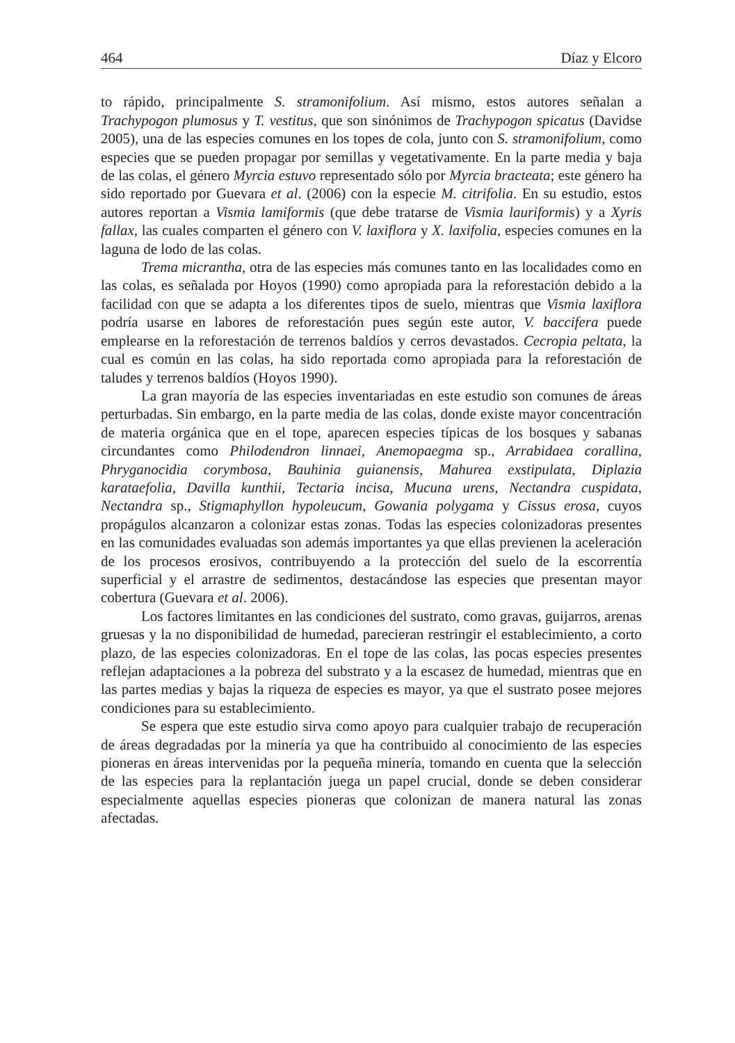464 Díaz y Elcoro
to rápido, principalmente S. stramonifolium. Así mismo, estos autores señalan a Trachypogon plumosus y T. vestitus, que son sinónimos de Trachypogon spicatus (Davidse 2005), una de las especies comunes en los topes de cola, junto con S. stramonifolium, como especies que se pueden propagar por semillas y vegetativamente. En la parte media y baja de las colas, el género Myrcia estuvo representado sólo por Myrcia bracteata; este género ha sido reportado por Guevara et al. (2006) con la especie M. citrifolia. En su estudio, estos autores reportan a Vismia lamiformis (que debe tratarse de Vismia lauriformis) y a Xyris fallax, las cuales comparten el género con V. laxiflora y X. laxifolia, especies comunes en la laguna de lodo de las colas.
Trema micrantha, otra de las especies más comunes tanto en las localidades como en las colas, es señalada por Hoyos (1990) como apropiada para la reforestación debido a la facilidad con que se adapta a los diferentes tipos de suelo, mientras que Vismia laxiflora podría usarse en labores de reforestación pues según este autor, V. baccifera puede emplearse en la reforestación de terrenos baldíos y cerros devastados. Cecropia peltata, la cual es común en las colas, ha sido reportada como apropiada para la reforestación de taludes y terrenos baldíos (Hoyos 1990).
La gran mayoría de las especies inventariadas en este estudio son comunes de áreas perturbadas. Sin embargo, en la parte media de las colas, donde existe mayor concentración de materia orgánica que en el tope, aparecen especies típicas de los bosques y sabanas circundantes como Philodendron linnaei, Anemopaegma sp., Arrabidaea corallina, Phryganocidia corymbosa, Bauhinia guianensis, Mahurea exstipulata, Diplazia karataefolia, Davilla kunthii, Tectaria incisa, Mucuna urens, Nectandra cuspidata, Nectandra sp., Stigmaphyllon hypoleucum, Gowania polygama y Cissus erosa, cuyos propágulos alcanzaron a colonizar estas zonas. Todas las especies colonizadoras presentes en las comunidades evaluadas son además importantes ya que ellas previenen la aceleración de los procesos erosivos, contribuyendo a la protección del suelo de la escorrentía superficial y el arrastre de sedimentos, destacándose las especies que presentan mayor cobertura (Guevara et al. 2006).
Los factores limitantes en las condiciones del sustrato, como gravas, guijarros, arenas gruesas y la no disponibilidad de humedad, parecieran restringir el establecimiento, a corto plazo, de las especies colonizadoras. En el tope de las colas, las pocas especies presentes reflejan adaptaciones a la pobreza del substrato y a la escasez de humedad, mientras que en las partes medias y bajas la riqueza de especies es mayor, ya que el sustrato posee mejores condiciones para su establecimiento.
Se espera que este estudio sirva como apoyo para cualquier trabajo de recuperación de áreas degradadas por la minería ya que ha contribuido al conocimiento de las especies pioneras en áreas intervenidas por la pequeña minería, tomando en cuenta que la selección de las especies para la replantación juega un papel crucial, donde se deben considerar especialmente aquellas especies pioneras que colonizan de manera natural las zonas afectadas.